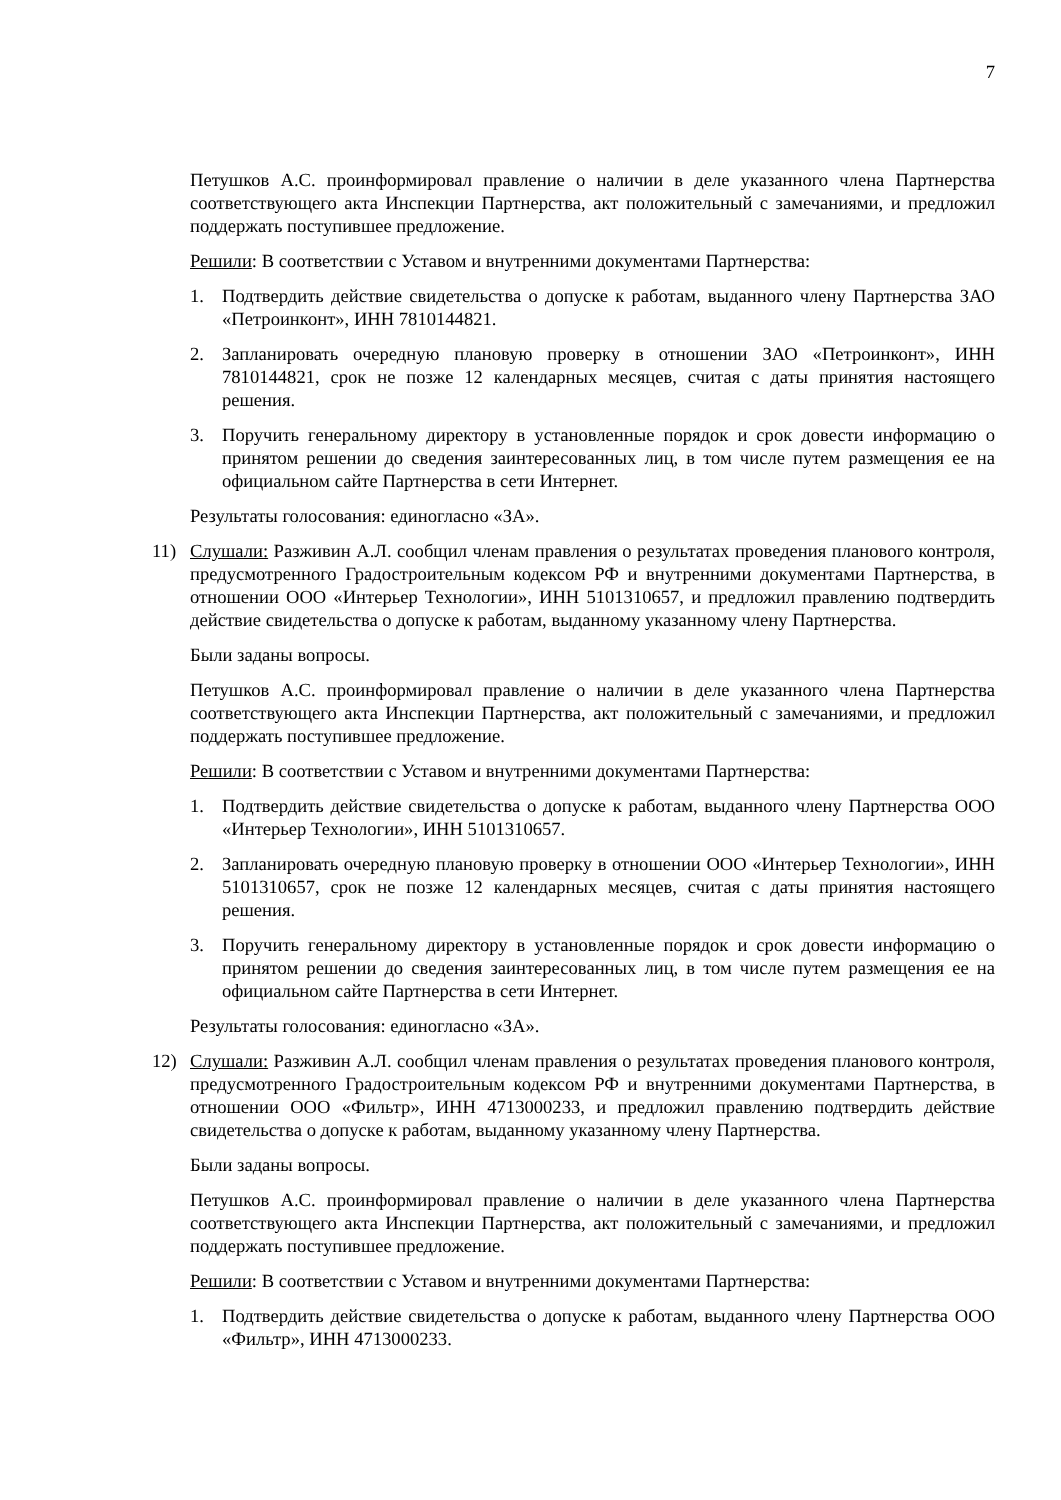7
Петушков А.С. проинформировал правление о наличии в деле указанного члена Партнерства соответствующего акта Инспекции Партнерства, акт положительный с замечаниями, и предложил поддержать поступившее предложение.
Решили: В соответствии с Уставом и внутренними документами Партнерства:
1. Подтвердить действие свидетельства о допуске к работам, выданного члену Партнерства ЗАО «Петроинконт», ИНН 7810144821.
2. Запланировать очередную плановую проверку в отношении ЗАО «Петроинконт», ИНН 7810144821, срок не позже 12 календарных месяцев, считая с даты принятия настоящего решения.
3. Поручить генеральному директору в установленные порядок и срок довести информацию о принятом решении до сведения заинтересованных лиц, в том числе путем размещения ее на официальном сайте Партнерства в сети Интернет.
Результаты голосования: единогласно «ЗА».
11) Слушали: Разживин А.Л. сообщил членам правления о результатах проведения планового контроля, предусмотренного Градостроительным кодексом РФ и внутренними документами Партнерства, в отношении ООО «Интерьер Технологии», ИНН 5101310657, и предложил правлению подтвердить действие свидетельства о допуске к работам, выданному указанному члену Партнерства.
Были заданы вопросы.
Петушков А.С. проинформировал правление о наличии в деле указанного члена Партнерства соответствующего акта Инспекции Партнерства, акт положительный с замечаниями, и предложил поддержать поступившее предложение.
Решили: В соответствии с Уставом и внутренними документами Партнерства:
1. Подтвердить действие свидетельства о допуске к работам, выданного члену Партнерства ООО «Интерьер Технологии», ИНН 5101310657.
2. Запланировать очередную плановую проверку в отношении ООО «Интерьер Технологии», ИНН 5101310657, срок не позже 12 календарных месяцев, считая с даты принятия настоящего решения.
3. Поручить генеральному директору в установленные порядок и срок довести информацию о принятом решении до сведения заинтересованных лиц, в том числе путем размещения ее на официальном сайте Партнерства в сети Интернет.
Результаты голосования: единогласно «ЗА».
12) Слушали: Разживин А.Л. сообщил членам правления о результатах проведения планового контроля, предусмотренного Градостроительным кодексом РФ и внутренними документами Партнерства, в отношении ООО «Фильтр», ИНН 4713000233, и предложил правлению подтвердить действие свидетельства о допуске к работам, выданному указанному члену Партнерства.
Были заданы вопросы.
Петушков А.С. проинформировал правление о наличии в деле указанного члена Партнерства соответствующего акта Инспекции Партнерства, акт положительный с замечаниями, и предложил поддержать поступившее предложение.
Решили: В соответствии с Уставом и внутренними документами Партнерства:
1. Подтвердить действие свидетельства о допуске к работам, выданного члену Партнерства ООО «Фильтр», ИНН 4713000233.